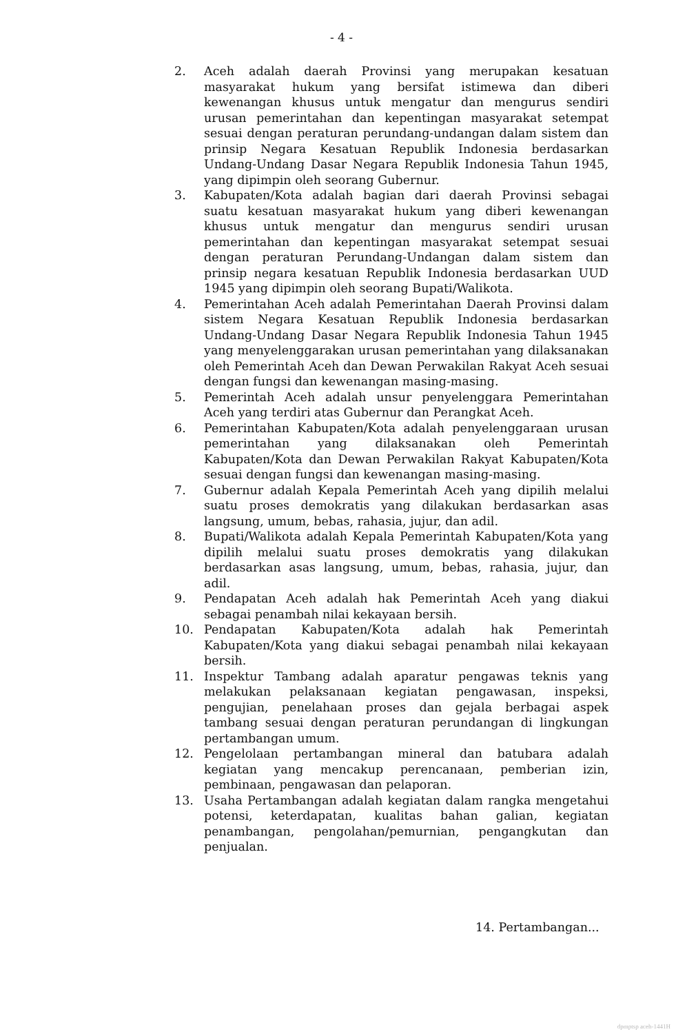- 4 -
2. Aceh adalah daerah Provinsi yang merupakan kesatuan masyarakat hukum yang bersifat istimewa dan diberi kewenangan khusus untuk mengatur dan mengurus sendiri urusan pemerintahan dan kepentingan masyarakat setempat sesuai dengan peraturan perundang-undangan dalam sistem dan prinsip Negara Kesatuan Republik Indonesia berdasarkan Undang-Undang Dasar Negara Republik Indonesia Tahun 1945, yang dipimpin oleh seorang Gubernur.
3. Kabupaten/Kota adalah bagian dari daerah Provinsi sebagai suatu kesatuan masyarakat hukum yang diberi kewenangan khusus untuk mengatur dan mengurus sendiri urusan pemerintahan dan kepentingan masyarakat setempat sesuai dengan peraturan Perundang-Undangan dalam sistem dan prinsip negara kesatuan Republik Indonesia berdasarkan UUD 1945 yang dipimpin oleh seorang Bupati/Walikota.
4. Pemerintahan Aceh adalah Pemerintahan Daerah Provinsi dalam sistem Negara Kesatuan Republik Indonesia berdasarkan Undang-Undang Dasar Negara Republik Indonesia Tahun 1945 yang menyelenggarakan urusan pemerintahan yang dilaksanakan oleh Pemerintah Aceh dan Dewan Perwakilan Rakyat Aceh sesuai dengan fungsi dan kewenangan masing-masing.
5. Pemerintah Aceh adalah unsur penyelenggara Pemerintahan Aceh yang terdiri atas Gubernur dan Perangkat Aceh.
6. Pemerintahan Kabupaten/Kota adalah penyelenggaraan urusan pemerintahan yang dilaksanakan oleh Pemerintah Kabupaten/Kota dan Dewan Perwakilan Rakyat Kabupaten/Kota sesuai dengan fungsi dan kewenangan masing-masing.
7. Gubernur adalah Kepala Pemerintah Aceh yang dipilih melalui suatu proses demokratis yang dilakukan berdasarkan asas langsung, umum, bebas, rahasia, jujur, dan adil.
8. Bupati/Walikota adalah Kepala Pemerintah Kabupaten/Kota yang dipilih melalui suatu proses demokratis yang dilakukan berdasarkan asas langsung, umum, bebas, rahasia, jujur, dan adil.
9. Pendapatan Aceh adalah hak Pemerintah Aceh yang diakui sebagai penambah nilai kekayaan bersih.
10. Pendapatan Kabupaten/Kota adalah hak Pemerintah Kabupaten/Kota yang diakui sebagai penambah nilai kekayaan bersih.
11. Inspektur Tambang adalah aparatur pengawas teknis yang melakukan pelaksanaan kegiatan pengawasan, inspeksi, pengujian, penelahaan proses dan gejala berbagai aspek tambang sesuai dengan peraturan perundangan di lingkungan pertambangan umum.
12. Pengelolaan pertambangan mineral dan batubara adalah kegiatan yang mencakup perencanaan, pemberian izin, pembinaan, pengawasan dan pelaporan.
13. Usaha Pertambangan adalah kegiatan dalam rangka mengetahui potensi, keterdapatan, kualitas bahan galian, kegiatan penambangan, pengolahan/pemurnian, pengangkutan dan penjualan.
14. Pertambangan...
dpmptsp aceh-1441H